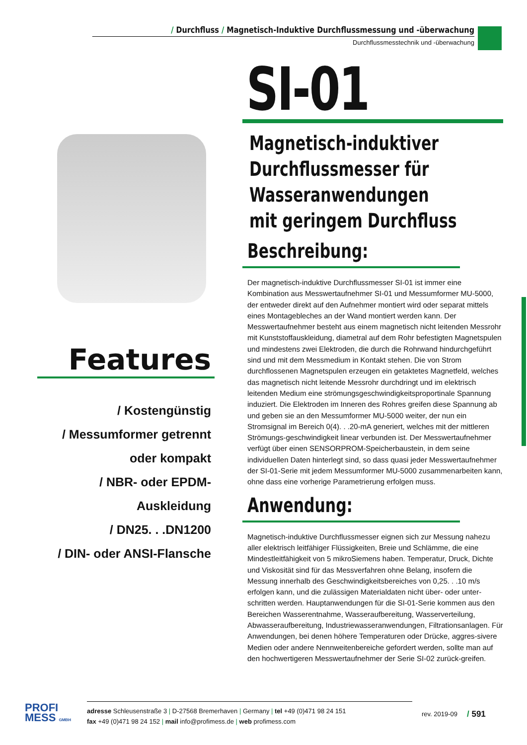/ Durchfluss / Magnetisch-Induktive Durchflussmessung und -überwachung
Durchflussmesstechnik und -überwachung
SI-01
Magnetisch-induktiver
Durchflussmesser für
Wasseranwendungen
mit geringem Durchfluss
Beschreibung:
Der magnetisch-induktive Durchflussmesser SI-01 ist immer eine Kombination aus Messwertaufnehmer SI-01 und Messumformer MU-5000, der entweder direkt auf den Aufnehmer montiert wird oder separat mittels eines Montagebleches an der Wand montiert werden kann. Der Messwertaufnehmer besteht aus einem magnetisch nicht leitenden Messrohr mit Kunststoffauskleidung, diametral auf dem Rohr befestigten Magnetspulen und mindestens zwei Elektroden, die durch die Rohrwand hindurchgeführt sind und mit dem Messmedium in Kontakt stehen. Die von Strom durchflossenen Magnetspulen erzeugen ein getaktetes Magnetfeld, welches das magnetisch nicht leitende Messrohr durchdringt und im elektrisch leitenden Medium eine strömungsgeschwindigkeitsproportinale Spannung induziert. Die Elektroden im Inneren des Rohres greifen diese Spannung ab und geben sie an den Messumformer MU-5000 weiter, der nun ein Stromsignal im Bereich 0(4). . .20-mA generiert, welches mit der mittleren Strömungs-geschwindigkeit linear verbunden ist. Der Messwertaufnehmer verfügt über einen SENSORPROM-Speicherbaustein, in dem seine individuellen Daten hinterlegt sind, so dass quasi jeder Messwertaufnehmer der SI-01-Serie mit jedem Messumformer MU-5000 zusammenarbeiten kann, ohne dass eine vorherige Parametrierung erfolgen muss.
Anwendung:
Magnetisch-induktive Durchflussmesser eignen sich zur Messung nahezu aller elektrisch leitfähiger Flüssigkeiten, Breie und Schlämme, die eine Mindestleitfähigkeit von 5 mikroSiemens haben. Temperatur, Druck, Dichte und Viskosität sind für das Messverfahren ohne Belang, insofern die Messung innerhalb des Geschwindigkeitsbereiches von 0,25. . .10 m/s erfolgen kann, und die zulässigen Materialdaten nicht über- oder unter-schritten werden. Hauptanwendungen für die SI-01-Serie kommen aus den Bereichen Wasserentnahme, Wasseraufbereitung, Wasserverteilung, Abwasseraufbereitung, Industriewasseranwendungen, Filtrationsanlagen. Für Anwendungen, bei denen höhere Temperaturen oder Drücke, aggres-sivere Medien oder andere Nennweitenbereiche gefordert werden, sollte man auf den hochwertigeren Messwertaufnehmer der Serie SI-02 zurück-greifen.
Features
/ Kostengünstig
/ Messumformer getrennt
oder kompakt
/ NBR- oder EPDM-Auskleidung
/ DN25. . .DN1200
/ DIN- oder ANSI-Flansche
PROFI
MESS GMBH
adresse Schleusenstraße 3 | D-27568 Bremerhaven | Germany | tel +49 (0)471 98 24 151
fax +49 (0)471 98 24 152 | mail info@profimess.de | web profimess.com
rev. 2019-09
/ 591